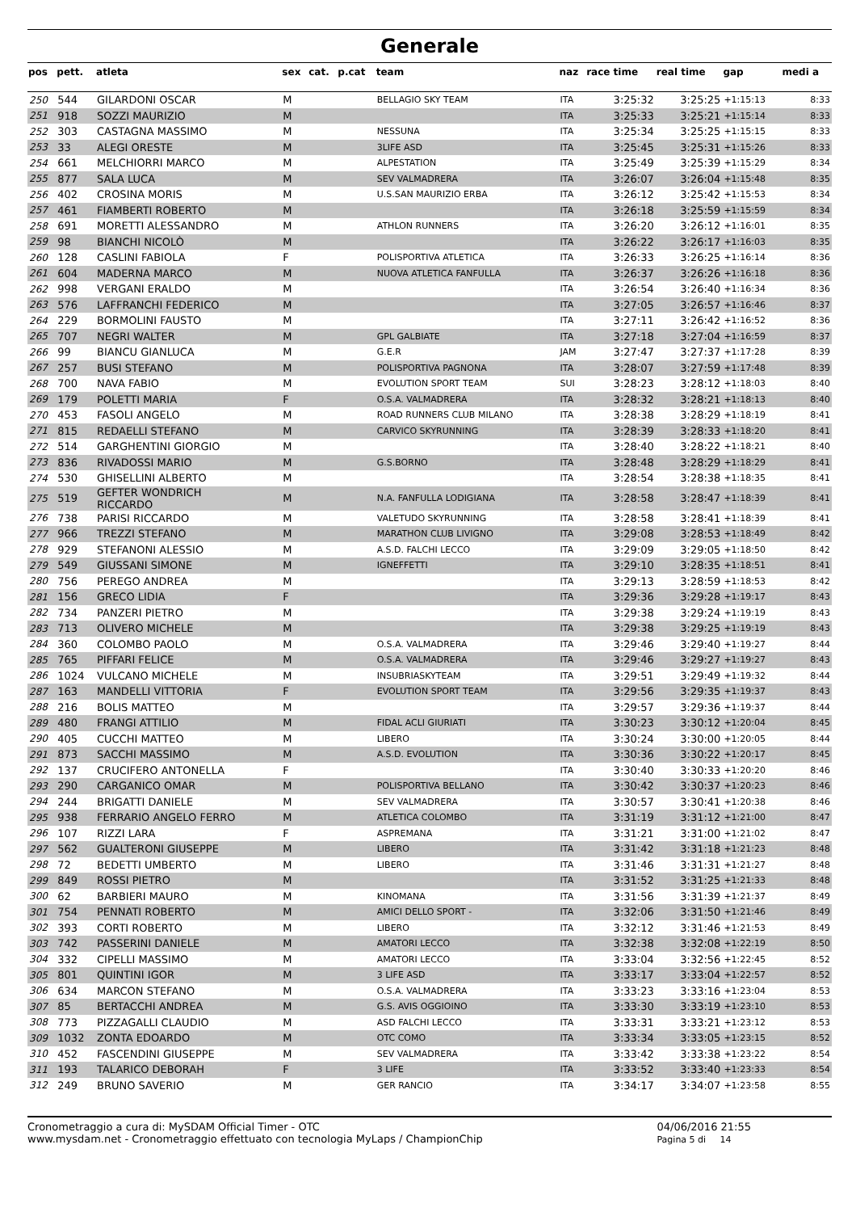Generale
| pos | pett. | atleta | sex | cat. | p.cat | team | naz | race time | real time | gap | medi a |
| --- | --- | --- | --- | --- | --- | --- | --- | --- | --- | --- | --- |
| 250 | 544 | GILARDONI OSCAR | M | | | BELLAGIO SKY TEAM | ITA | 3:25:32 | 3:25:25 | +1:15:13 | 8:33 |
| 251 | 918 | SOZZI MAURIZIO | M | | | | ITA | 3:25:33 | 3:25:21 | +1:15:14 | 8:33 |
| 252 | 303 | CASTAGNA MASSIMO | M | | | NESSUNA | ITA | 3:25:34 | 3:25:25 | +1:15:15 | 8:33 |
| 253 | 33 | ALEGI ORESTE | M | | | 3LIFE ASD | ITA | 3:25:45 | 3:25:31 | +1:15:26 | 8:33 |
| 254 | 661 | MELCHIORRI MARCO | M | | | ALPESTATION | ITA | 3:25:49 | 3:25:39 | +1:15:29 | 8:34 |
| 255 | 877 | SALA LUCA | M | | | SEV VALMADRERA | ITA | 3:26:07 | 3:26:04 | +1:15:48 | 8:35 |
| 256 | 402 | CROSINA MORIS | M | | | U.S.SAN MAURIZIO ERBA | ITA | 3:26:12 | 3:25:42 | +1:15:53 | 8:34 |
| 257 | 461 | FIAMBERTI ROBERTO | M | | | | ITA | 3:26:18 | 3:25:59 | +1:15:59 | 8:34 |
| 258 | 691 | MORETTI ALESSANDRO | M | | | ATHLON RUNNERS | ITA | 3:26:20 | 3:26:12 | +1:16:01 | 8:35 |
| 259 | 98 | BIANCHI NICOLÒ | M | | | | ITA | 3:26:22 | 3:26:17 | +1:16:03 | 8:35 |
| 260 | 128 | CASLINI FABIOLA | F | | | POLISPORTIVA ATLETICA | ITA | 3:26:33 | 3:26:25 | +1:16:14 | 8:36 |
| 261 | 604 | MADERNA MARCO | M | | | NUOVA ATLETICA FANFULLA | ITA | 3:26:37 | 3:26:26 | +1:16:18 | 8:36 |
| 262 | 998 | VERGANI ERALDO | M | | | | ITA | 3:26:54 | 3:26:40 | +1:16:34 | 8:36 |
| 263 | 576 | LAFFRANCHI FEDERICO | M | | | | ITA | 3:27:05 | 3:26:57 | +1:16:46 | 8:37 |
| 264 | 229 | BORMOLINI FAUSTO | M | | | | ITA | 3:27:11 | 3:26:42 | +1:16:52 | 8:36 |
| 265 | 707 | NEGRI WALTER | M | | | GPL GALBIATE | ITA | 3:27:18 | 3:27:04 | +1:16:59 | 8:37 |
| 266 | 99 | BIANCU GIANLUCA | M | | | G.E.R | JAM | 3:27:47 | 3:27:37 | +1:17:28 | 8:39 |
| 267 | 257 | BUSI STEFANO | M | | | POLISPORTIVA PAGNONA | ITA | 3:28:07 | 3:27:59 | +1:17:48 | 8:39 |
| 268 | 700 | NAVA FABIO | M | | | EVOLUTION SPORT TEAM | SUI | 3:28:23 | 3:28:12 | +1:18:03 | 8:40 |
| 269 | 179 | POLETTI MARIA | F | | | O.S.A. VALMADRERA | ITA | 3:28:32 | 3:28:21 | +1:18:13 | 8:40 |
| 270 | 453 | FASOLI ANGELO | M | | | ROAD RUNNERS CLUB MILANO | ITA | 3:28:38 | 3:28:29 | +1:18:19 | 8:41 |
| 271 | 815 | REDAELLI STEFANO | M | | | CARVICO SKYRUNNING | ITA | 3:28:39 | 3:28:33 | +1:18:20 | 8:41 |
| 272 | 514 | GARGHENTINI GIORGIO | M | | | | ITA | 3:28:40 | 3:28:22 | +1:18:21 | 8:40 |
| 273 | 836 | RIVADOSSI MARIO | M | | | G.S.BORNO | ITA | 3:28:48 | 3:28:29 | +1:18:29 | 8:41 |
| 274 | 530 | GHISELLINI ALBERTO | M | | | | ITA | 3:28:54 | 3:28:38 | +1:18:35 | 8:41 |
| 275 | 519 | GEFTER WONDRICH RICCARDO | M | | | N.A. FANFULLA LODIGIANA | ITA | 3:28:58 | 3:28:47 | +1:18:39 | 8:41 |
| 276 | 738 | PARISI RICCARDO | M | | | VALETUDO SKYRUNNING | ITA | 3:28:58 | 3:28:41 | +1:18:39 | 8:41 |
| 277 | 966 | TREZZI STEFANO | M | | | MARATHON CLUB LIVIGNO | ITA | 3:29:08 | 3:28:53 | +1:18:49 | 8:42 |
| 278 | 929 | STEFANONI ALESSIO | M | | | A.S.D. FALCHI LECCO | ITA | 3:29:09 | 3:29:05 | +1:18:50 | 8:42 |
| 279 | 549 | GIUSSANI SIMONE | M | | | IGNEFFETTI | ITA | 3:29:10 | 3:28:35 | +1:18:51 | 8:41 |
| 280 | 756 | PEREGO ANDREA | M | | | | ITA | 3:29:13 | 3:28:59 | +1:18:53 | 8:42 |
| 281 | 156 | GRECO LIDIA | F | | | | ITA | 3:29:36 | 3:29:28 | +1:19:17 | 8:43 |
| 282 | 734 | PANZERI PIETRO | M | | | | ITA | 3:29:38 | 3:29:24 | +1:19:19 | 8:43 |
| 283 | 713 | OLIVERO MICHELE | M | | | | ITA | 3:29:38 | 3:29:25 | +1:19:19 | 8:43 |
| 284 | 360 | COLOMBO PAOLO | M | | | O.S.A. VALMADRERA | ITA | 3:29:46 | 3:29:40 | +1:19:27 | 8:44 |
| 285 | 765 | PIFFARI FELICE | M | | | O.S.A. VALMADRERA | ITA | 3:29:46 | 3:29:27 | +1:19:27 | 8:43 |
| 286 | 1024 | VULCANO MICHELE | M | | | INSUBRIASKYTEAM | ITA | 3:29:51 | 3:29:49 | +1:19:32 | 8:44 |
| 287 | 163 | MANDELLI VITTORIA | F | | | EVOLUTION SPORT TEAM | ITA | 3:29:56 | 3:29:35 | +1:19:37 | 8:43 |
| 288 | 216 | BOLIS MATTEO | M | | | | ITA | 3:29:57 | 3:29:36 | +1:19:37 | 8:44 |
| 289 | 480 | FRANGI ATTILIO | M | | | FIDAL ACLI GIURIATI | ITA | 3:30:23 | 3:30:12 | +1:20:04 | 8:45 |
| 290 | 405 | CUCCHI MATTEO | M | | | LIBERO | ITA | 3:30:24 | 3:30:00 | +1:20:05 | 8:44 |
| 291 | 873 | SACCHI MASSIMO | M | | | A.S.D. EVOLUTION | ITA | 3:30:36 | 3:30:22 | +1:20:17 | 8:45 |
| 292 | 137 | CRUCIFERO ANTONELLA | F | | | | ITA | 3:30:40 | 3:30:33 | +1:20:20 | 8:46 |
| 293 | 290 | CARGANICO OMAR | M | | | POLISPORTIVA BELLANO | ITA | 3:30:42 | 3:30:37 | +1:20:23 | 8:46 |
| 294 | 244 | BRIGATTI DANIELE | M | | | SEV VALMADRERA | ITA | 3:30:57 | 3:30:41 | +1:20:38 | 8:46 |
| 295 | 938 | FERRARIO ANGELO FERRO | M | | | ATLETICA COLOMBO | ITA | 3:31:19 | 3:31:12 | +1:21:00 | 8:47 |
| 296 | 107 | RIZZI LARA | F | | | ASPREMANA | ITA | 3:31:21 | 3:31:00 | +1:21:02 | 8:47 |
| 297 | 562 | GUALTERONI GIUSEPPE | M | | | LIBERO | ITA | 3:31:42 | 3:31:18 | +1:21:23 | 8:48 |
| 298 | 72 | BEDETTI UMBERTO | M | | | LIBERO | ITA | 3:31:46 | 3:31:31 | +1:21:27 | 8:48 |
| 299 | 849 | ROSSI PIETRO | M | | | | ITA | 3:31:52 | 3:31:25 | +1:21:33 | 8:48 |
| 300 | 62 | BARBIERI MAURO | M | | | KINOMANA | ITA | 3:31:56 | 3:31:39 | +1:21:37 | 8:49 |
| 301 | 754 | PENNATI ROBERTO | M | | | AMICI DELLO SPORT - | ITA | 3:32:06 | 3:31:50 | +1:21:46 | 8:49 |
| 302 | 393 | CORTI ROBERTO | M | | | LIBERO | ITA | 3:32:12 | 3:31:46 | +1:21:53 | 8:49 |
| 303 | 742 | PASSERINI DANIELE | M | | | AMATORI LECCO | ITA | 3:32:38 | 3:32:08 | +1:22:19 | 8:50 |
| 304 | 332 | CIPELLI MASSIMO | M | | | AMATORI LECCO | ITA | 3:33:04 | 3:32:56 | +1:22:45 | 8:52 |
| 305 | 801 | QUINTINI IGOR | M | | | 3 LIFE ASD | ITA | 3:33:17 | 3:33:04 | +1:22:57 | 8:52 |
| 306 | 634 | MARCON STEFANO | M | | | O.S.A. VALMADRERA | ITA | 3:33:23 | 3:33:16 | +1:23:04 | 8:53 |
| 307 | 85 | BERTACCHI ANDREA | M | | | G.S. AVIS OGGIOINO | ITA | 3:33:30 | 3:33:19 | +1:23:10 | 8:53 |
| 308 | 773 | PIZZAGALLI CLAUDIO | M | | | ASD FALCHI LECCO | ITA | 3:33:31 | 3:33:21 | +1:23:12 | 8:53 |
| 309 | 1032 | ZONTA EDOARDO | M | | | OTC COMO | ITA | 3:33:34 | 3:33:05 | +1:23:15 | 8:52 |
| 310 | 452 | FASCENDINI GIUSEPPE | M | | | SEV VALMADRERA | ITA | 3:33:42 | 3:33:38 | +1:23:22 | 8:54 |
| 311 | 193 | TALARICO DEBORAH | F | | | 3 LIFE | ITA | 3:33:52 | 3:33:40 | +1:23:33 | 8:54 |
| 312 | 249 | BRUNO SAVERIO | M | | | GER RANCIO | ITA | 3:34:17 | 3:34:07 | +1:23:58 | 8:55 |
Cronometraggio a cura di: MySDAM Official Timer - OTC
www.mysdam.net - Cronometraggio effettuato con tecnologia MyLaps / ChampionChip
04/06/2016 21:55
Pagina 5 di 14